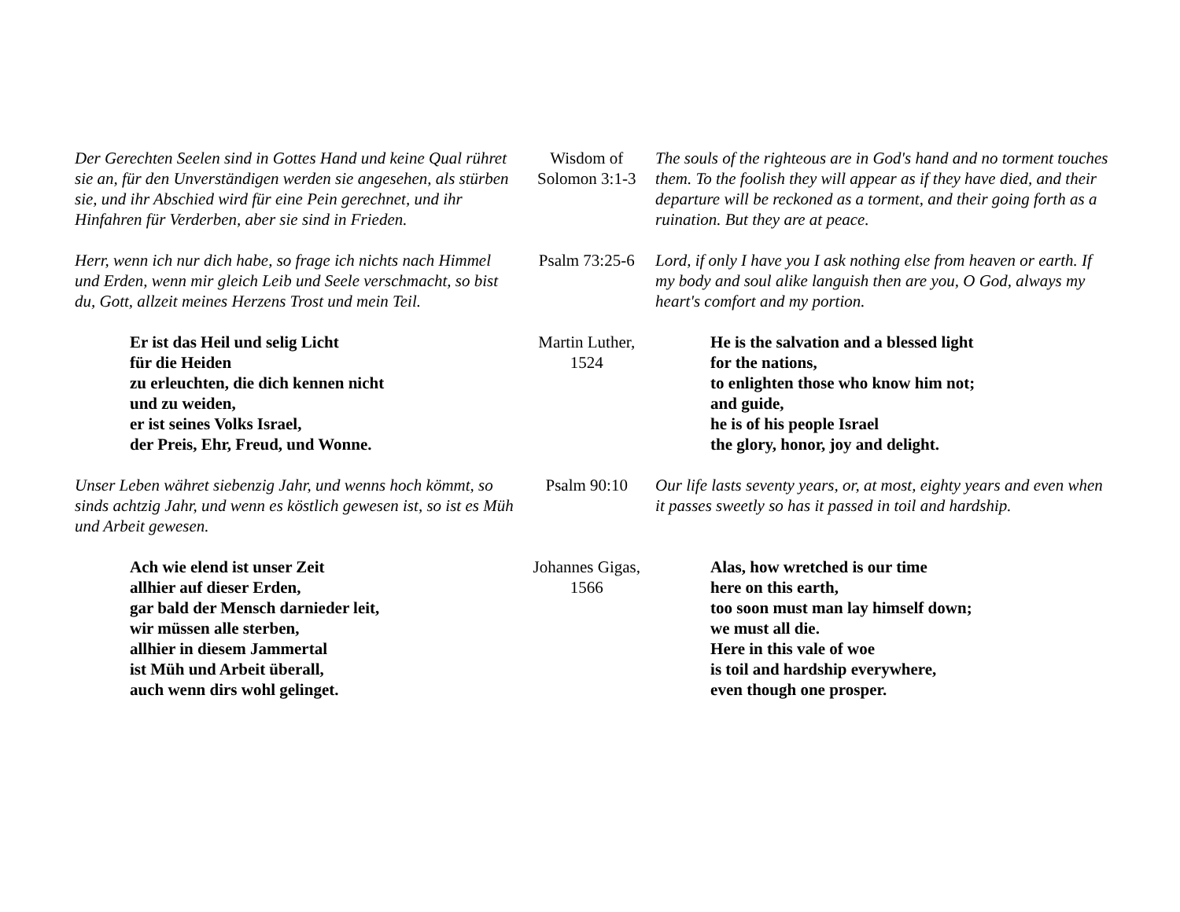| Der Gerechten Seelen sind in Gottes Hand und keine Qual rühret sie an, für den Unverständigen werden sie angesehen, als stürben sie, und ihr Abschied wird für eine Pein gerechnet, und ihr Hinfahren für Verderben, aber sie sind in Frieden. | Wisdom of Solomon 3:1-3 | The souls of the righteous are in God's hand and no torment touches them. To the foolish they will appear as if they have died, and their departure will be reckoned as a torment, and their going forth as a ruination. But they are at peace. |
| Herr, wenn ich nur dich habe, so frage ich nichts nach Himmel und Erden, wenn mir gleich Leib und Seele verschmacht, so bist du, Gott, allzeit meines Herzens Trost und mein Teil. | Psalm 73:25-6 | Lord, if only I have you I ask nothing else from heaven or earth. If my body and soul alike languish then are you, O God, always my heart's comfort and my portion. |
| Er ist das Heil und selig Licht für die Heiden zu erleuchten, die dich kennen nicht und zu weiden, er ist seines Volks Israel, der Preis, Ehr, Freud, und Wonne. | Martin Luther, 1524 | He is the salvation and a blessed light for the nations, to enlighten those who know him not; and guide, he is of his people Israel the glory, honor, joy and delight. |
| Unser Leben währet siebenzig Jahr, und wenns hoch kömmt, so sinds achtzig Jahr, und wenn es köstlich gewesen ist, so ist es Müh und Arbeit gewesen. | Psalm 90:10 | Our life lasts seventy years, or, at most, eighty years and even when it passes sweetly so has it passed in toil and hardship. |
| Ach wie elend ist unser Zeit allhier auf dieser Erden, gar bald der Mensch darnieder leit, wir müssen alle sterben, allhier in diesem Jammertal ist Müh und Arbeit überall, auch wenn dirs wohl gelinget. | Johannes Gigas, 1566 | Alas, how wretched is our time here on this earth, too soon must man lay himself down; we must all die. Here in this vale of woe is toil and hardship everywhere, even though one prosper. |